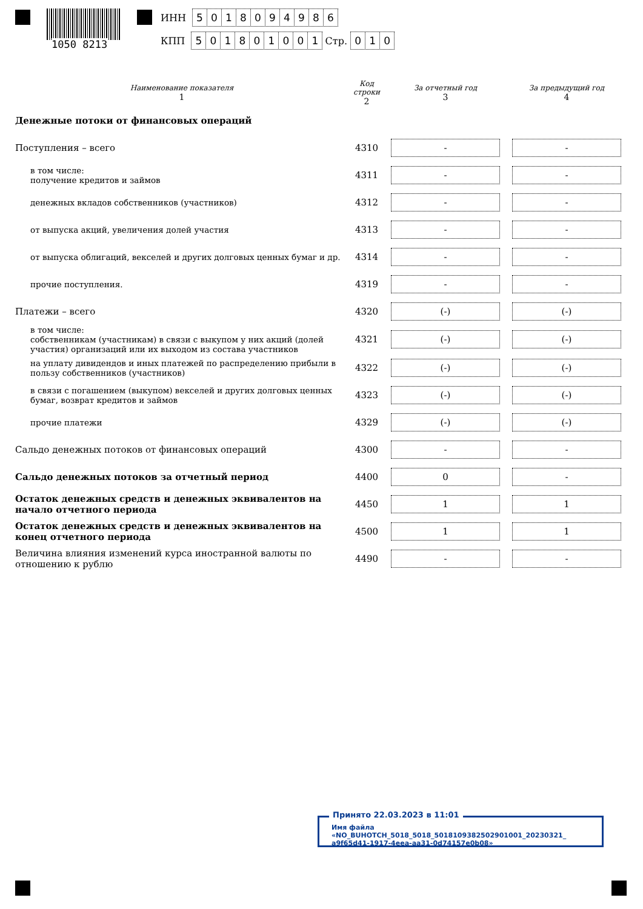1050 8213
ИНН 5018094986
КПП 501801001 Стр. 010
| Наименование показателя 1 | Код строки 2 | За отчетный год 3 | За предыдущий год 4 |
| --- | --- | --- | --- |
| Денежные потоки от финансовых операций | | | |
| Поступления – всего | 4310 | - | - |
| в том числе: получение кредитов и займов | 4311 | - | - |
| денежных вкладов собственников (участников) | 4312 | - | - |
| от выпуска акций, увеличения долей участия | 4313 | - | - |
| от выпуска облигаций, векселей и других долговых ценных бумаг и др. | 4314 | - | - |
| прочие поступления. | 4319 | - | - |
| Платежи – всего | 4320 | (-) | (-) |
| в том числе: собственникам (участникам) в связи с выкупом у них акций (долей участия) организаций или их выходом из состава участников | 4321 | (-) | (-) |
| на уплату дивидендов и иных платежей по распределению прибыли в пользу собственников (участников) | 4322 | (-) | (-) |
| в связи с погашением (выкупом) векселей и других долговых ценных бумаг, возврат кредитов и займов | 4323 | (-) | (-) |
| прочие платежи | 4329 | (-) | (-) |
| Сальдо денежных потоков от финансовых операций | 4300 | - | - |
| Сальдо денежных потоков за отчетный период | 4400 | 0 | - |
| Остаток денежных средств и денежных эквивалентов на начало отчетного периода | 4450 | 1 | 1 |
| Остаток денежных средств и денежных эквивалентов на конец отчетного периода | 4500 | 1 | 1 |
| Величина влияния изменений курса иностранной валюты по отношению к рублю | 4490 | - | - |
Принято 22.03.2023 в 11:01
Имя файла «NO_BUHOTCH_5018_5018_5018109382502901001_20230321_
a9f65d41-1917-4eea-aa31-0d74157e0b08»